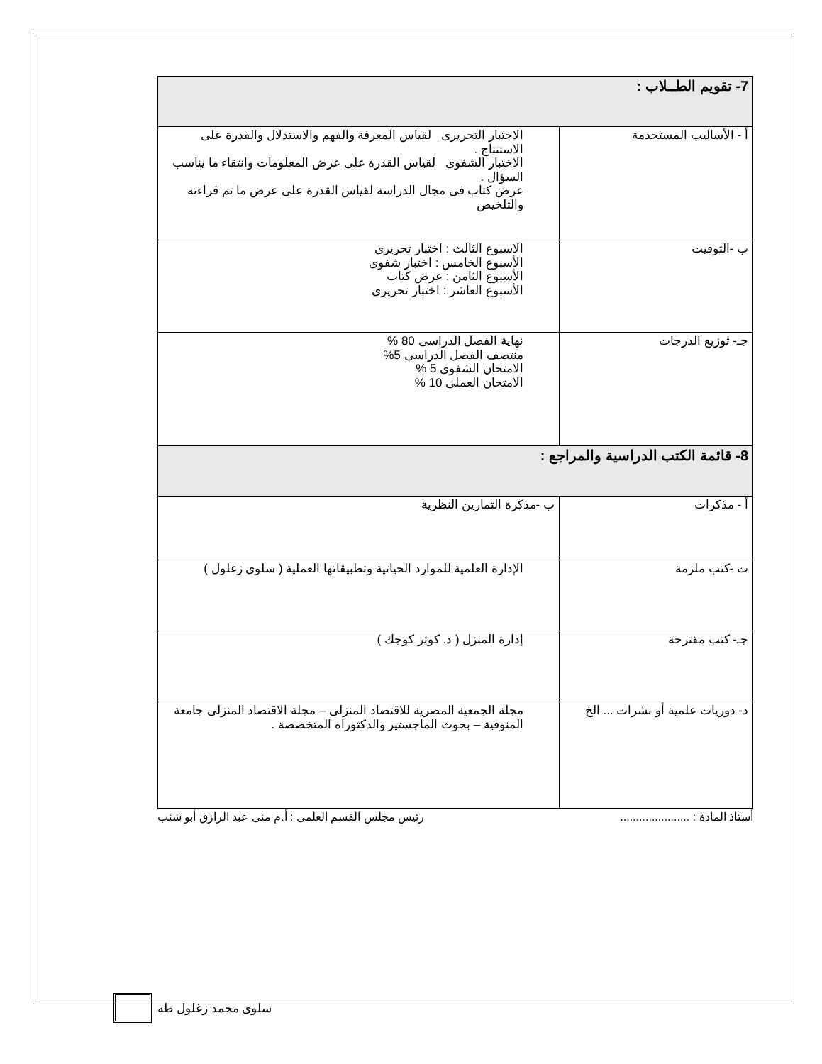| 7- تقويم الطــلاب : | |
| أ - الأساليب المستخدمة | الاختبار التحريرى لقياس المعرفة والفهم والاستدلال والقدرة على الاستنتاج . الاختبار الشفوى لقياس القدرة على عرض المعلومات وانتقاء ما يناسب السؤال . عرض كتاب فى مجال الدراسة لقياس القدرة على عرض ما تم قراءته والتلخيص |
| ب -التوقيت | الاسبوع الثالث : اختبار تحريرى الأسبوع الخامس : اختبار شفوى الأسبوع الثامن : عرض كتاب الأسبوع العاشر : اختبار تحريرى |
| جـ- توزيع الدرجات | نهاية الفصل الدراسى 80 % منتصف الفصل الدراسى 5% الامتحان الشفوى 5 % الامتحان العملى 10 % |
| 8- قائمة الكتب الدراسية والمراجع : | |
| أ - مذكرات | ب -مذكرة التمارين النظرية |
| ت -كتب ملزمة | الإدارة العلمية للموارد الحياتية وتطبيقاتها العملية ( سلوى زغلول ) |
| جـ- كتب مقترحة | إدارة المنزل ( د. كوثر كوجك ) |
| د- دوريات علمية أو نشرات ... الخ | مجلة الجمعية المصرية للاقتصاد المنزلى – مجلة الاقتصاد المنزلى جامعة المنوفية – بحوث الماجستير والدكتوراه المتخصصة . |
أستاذ المادة : ...................... رئيس مجلس القسم العلمى : أ.م منى عبد الرازق أبو شنب
سلوى محمد زغلول طه